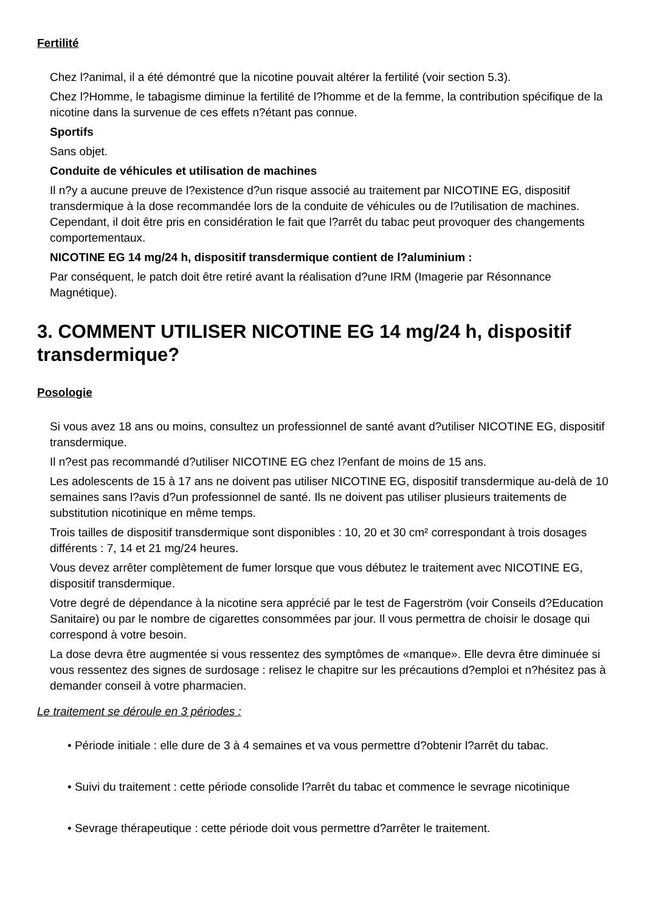Fertilité
Chez l?animal, il a été démontré que la nicotine pouvait altérer la fertilité (voir section 5.3).
Chez l?Homme, le tabagisme diminue la fertilité de l?homme et de la femme, la contribution spécifique de la nicotine dans la survenue de ces effets n?étant pas connue.
Sportifs
Sans objet.
Conduite de véhicules et utilisation de machines
Il n?y a aucune preuve de l?existence d?un risque associé au traitement par NICOTINE EG, dispositif transdermique à la dose recommandée lors de la conduite de véhicules ou de l?utilisation de machines. Cependant, il doit être pris en considération le fait que l?arrêt du tabac peut provoquer des changements comportementaux.
NICOTINE EG 14 mg/24 h, dispositif transdermique contient de l?aluminium :
Par conséquent, le patch doit être retiré avant la réalisation d?une IRM (Imagerie par Résonnance Magnétique).
3. COMMENT UTILISER NICOTINE EG 14 mg/24 h, dispositif transdermique?
Posologie
Si vous avez 18 ans ou moins, consultez un professionnel de santé avant d?utiliser NICOTINE EG, dispositif transdermique.
Il n?est pas recommandé d?utiliser NICOTINE EG chez l?enfant de moins de 15 ans.
Les adolescents de 15 à 17 ans ne doivent pas utiliser NICOTINE EG, dispositif transdermique au-delà de 10 semaines sans l?avis d?un professionnel de santé. Ils ne doivent pas utiliser plusieurs traitements de substitution nicotinique en même temps.
Trois tailles de dispositif transdermique sont disponibles : 10, 20 et 30 cm² correspondant à trois dosages différents : 7, 14 et 21 mg/24 heures.
Vous devez arrêter complètement de fumer lorsque que vous débutez le traitement avec NICOTINE EG, dispositif transdermique.
Votre degré de dépendance à la nicotine sera apprécié par le test de Fagerström (voir Conseils d?Education Sanitaire) ou par le nombre de cigarettes consommées par jour. Il vous permettra de choisir le dosage qui correspond à votre besoin.
La dose devra être augmentée si vous ressentez des symptômes de «manque». Elle devra être diminuée si vous ressentez des signes de surdosage : relisez le chapitre sur les précautions d?emploi et n?hésitez pas à demander conseil à votre pharmacien.
Le traitement se déroule en 3 périodes :
• Période initiale : elle dure de 3 à 4 semaines et va vous permettre d?obtenir l?arrêt du tabac.
• Suivi du traitement : cette période consolide l?arrêt du tabac et commence le sevrage nicotinique
• Sevrage thérapeutique : cette période doit vous permettre d?arrêter le traitement.